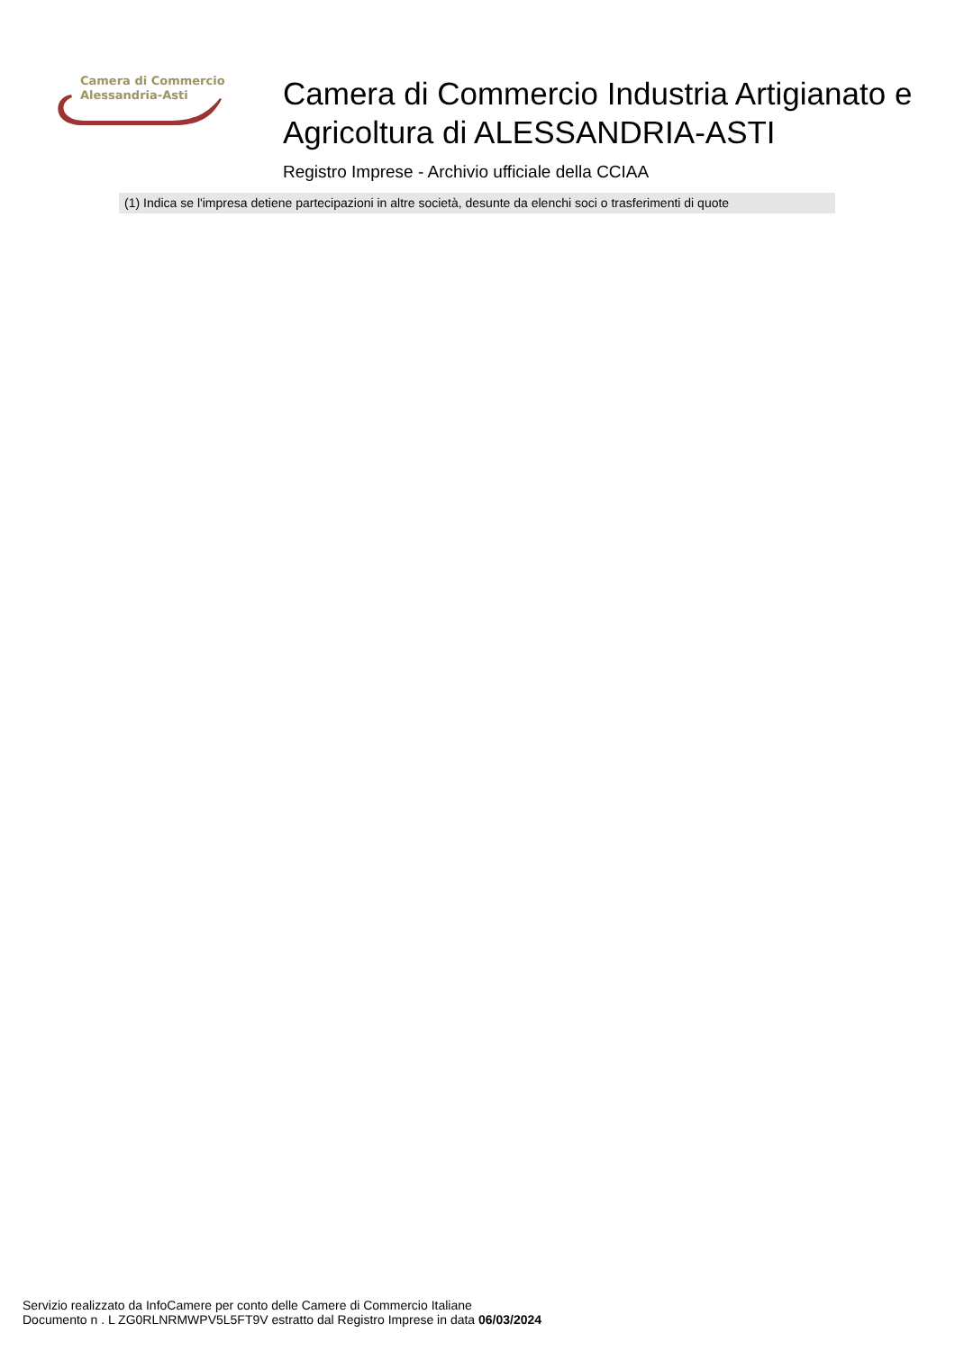Camera di Commercio
Alessandria-Asti
Camera di Commercio Industria Artigianato e Agricoltura di ALESSANDRIA-ASTI
Registro Imprese - Archivio ufficiale della CCIAA
(1) Indica se l'impresa detiene partecipazioni in altre società, desunte da elenchi soci o trasferimenti di quote
Servizio realizzato da InfoCamere per conto delle Camere di Commercio Italiane
Documento n . L ZG0RLNRMWPV5L5FT9V estratto dal Registro Imprese in data 06/03/2024